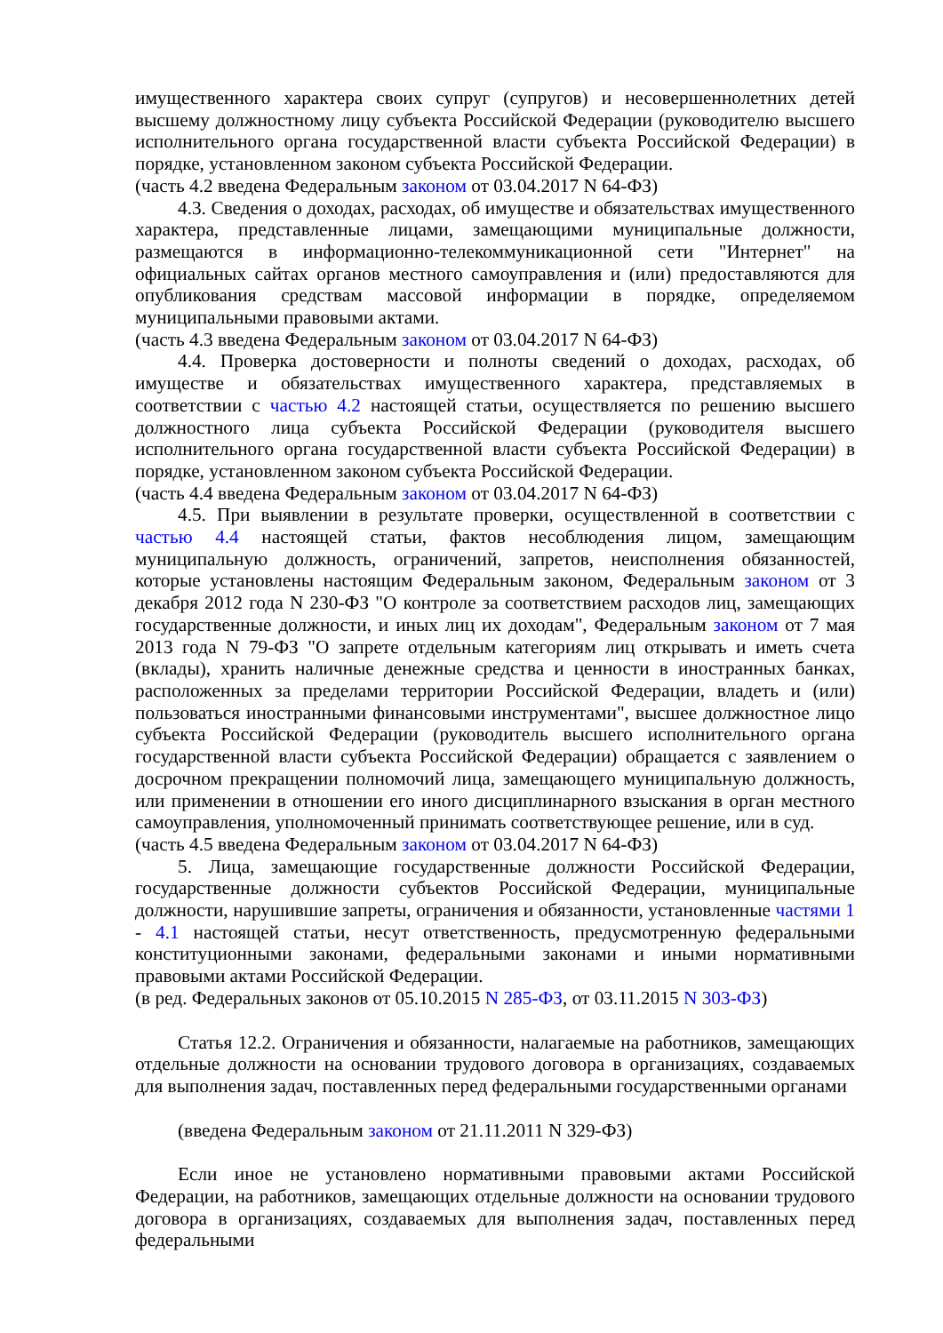имущественного характера своих супруг (супругов) и несовершеннолетних детей высшему должностному лицу субъекта Российской Федерации (руководителю высшего исполнительного органа государственной власти субъекта Российской Федерации) в порядке, установленном законом субъекта Российской Федерации.
(часть 4.2 введена Федеральным законом от 03.04.2017 N 64-ФЗ)
4.3. Сведения о доходах, расходах, об имуществе и обязательствах имущественного характера, представленные лицами, замещающими муниципальные должности, размещаются в информационно-телекоммуникационной сети "Интернет" на официальных сайтах органов местного самоуправления и (или) предоставляются для опубликования средствам массовой информации в порядке, определяемом муниципальными правовыми актами.
(часть 4.3 введена Федеральным законом от 03.04.2017 N 64-ФЗ)
4.4. Проверка достоверности и полноты сведений о доходах, расходах, об имуществе и обязательствах имущественного характера, представляемых в соответствии с частью 4.2 настоящей статьи, осуществляется по решению высшего должностного лица субъекта Российской Федерации (руководителя высшего исполнительного органа государственной власти субъекта Российской Федерации) в порядке, установленном законом субъекта Российской Федерации.
(часть 4.4 введена Федеральным законом от 03.04.2017 N 64-ФЗ)
4.5. При выявлении в результате проверки, осуществленной в соответствии с частью 4.4 настоящей статьи, фактов несоблюдения лицом, замещающим муниципальную должность, ограничений, запретов, неисполнения обязанностей, которые установлены настоящим Федеральным законом, Федеральным законом от 3 декабря 2012 года N 230-ФЗ "О контроле за соответствием расходов лиц, замещающих государственные должности, и иных лиц их доходам", Федеральным законом от 7 мая 2013 года N 79-ФЗ "О запрете отдельным категориям лиц открывать и иметь счета (вклады), хранить наличные денежные средства и ценности в иностранных банках, расположенных за пределами территории Российской Федерации, владеть и (или) пользоваться иностранными финансовыми инструментами", высшее должностное лицо субъекта Российской Федерации (руководитель высшего исполнительного органа государственной власти субъекта Российской Федерации) обращается с заявлением о досрочном прекращении полномочий лица, замещающего муниципальную должность, или применении в отношении его иного дисциплинарного взыскания в орган местного самоуправления, уполномоченный принимать соответствующее решение, или в суд.
(часть 4.5 введена Федеральным законом от 03.04.2017 N 64-ФЗ)
5. Лица, замещающие государственные должности Российской Федерации, государственные должности субъектов Российской Федерации, муниципальные должности, нарушившие запреты, ограничения и обязанности, установленные частями 1 - 4.1 настоящей статьи, несут ответственность, предусмотренную федеральными конституционными законами, федеральными законами и иными нормативными правовыми актами Российской Федерации.
(в ред. Федеральных законов от 05.10.2015 N 285-ФЗ, от 03.11.2015 N 303-ФЗ)
Статья 12.2. Ограничения и обязанности, налагаемые на работников, замещающих отдельные должности на основании трудового договора в организациях, создаваемых для выполнения задач, поставленных перед федеральными государственными органами
(введена Федеральным законом от 21.11.2011 N 329-ФЗ)
Если иное не установлено нормативными правовыми актами Российской Федерации, на работников, замещающих отдельные должности на основании трудового договора в организациях, создаваемых для выполнения задач, поставленных перед федеральными